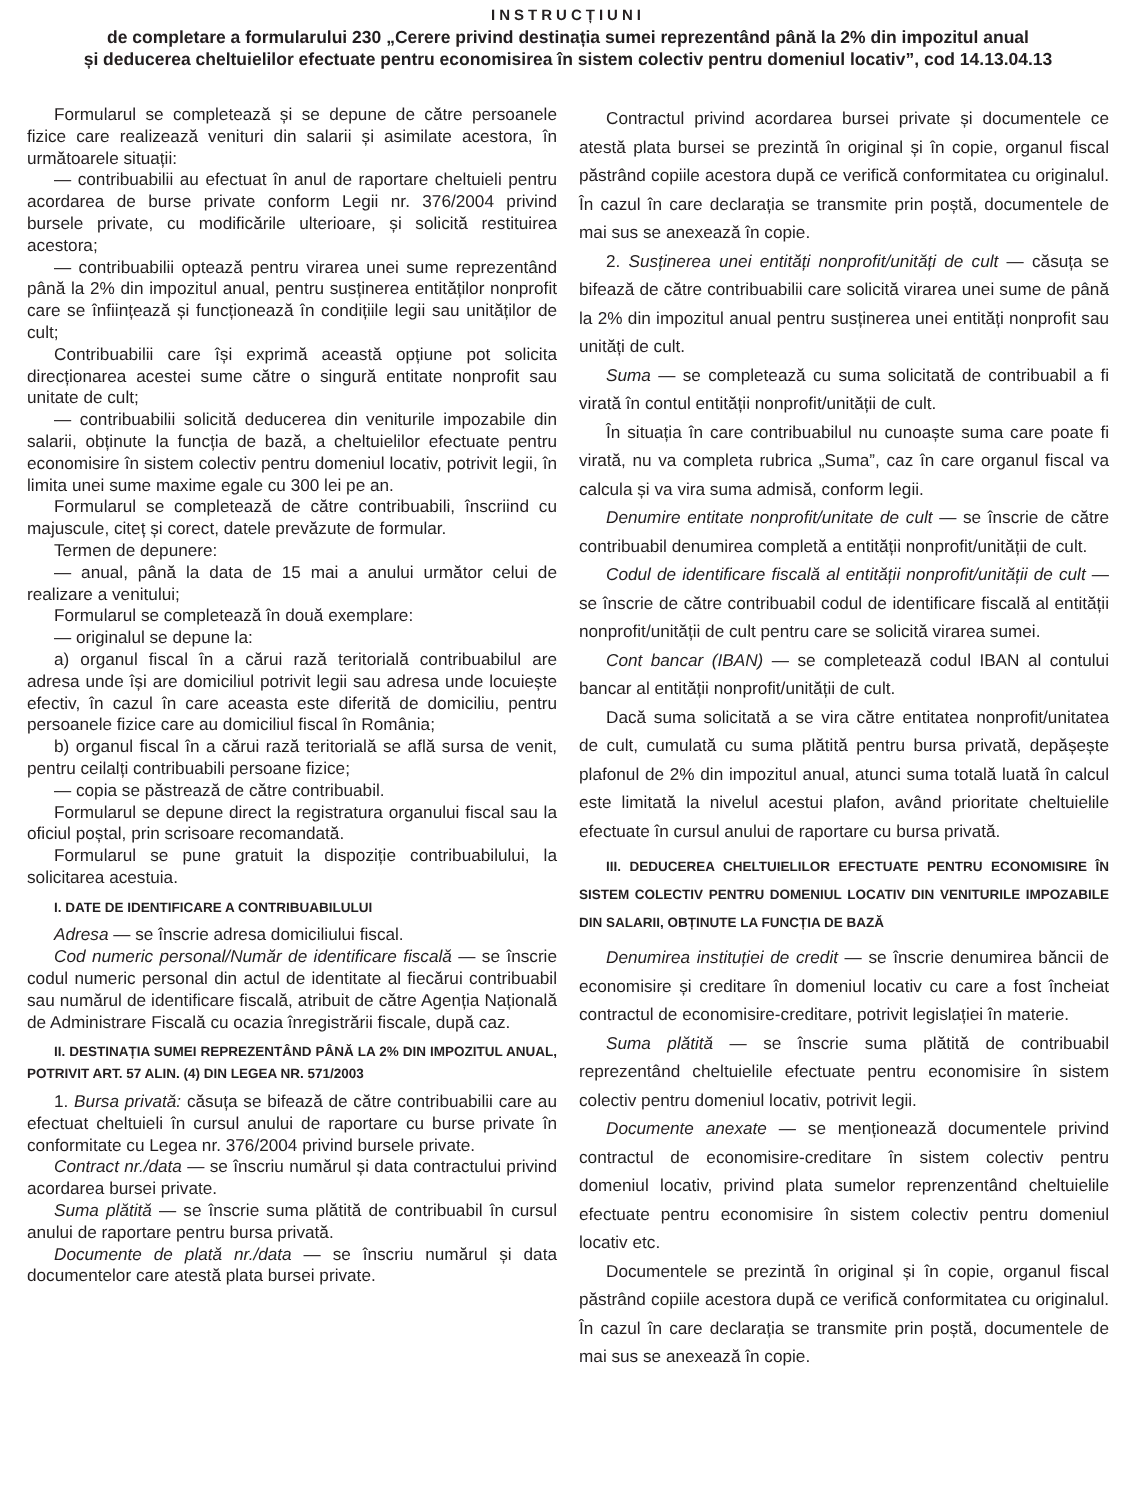INSTRUCȚIUNI
de completare a formularului 230 „Cerere privind destinația sumei reprezentând până la 2% din impozitul anual
și deducerea cheltuielilor efectuate pentru economisirea în sistem colectiv pentru domeniul locativ”, cod 14.13.04.13
Formularul se completează și se depune de către persoanele fizice care realizează venituri din salarii și asimilate acestora, în următoarele situații:
— contribuabilii au efectuat în anul de raportare cheltuieli pentru acordarea de burse private conform Legii nr. 376/2004 privind bursele private, cu modificările ulterioare, și solicită restituirea acestora;
— contribuabilii optează pentru virarea unei sume reprezentând până la 2% din impozitul anual, pentru susținerea entităților nonprofit care se înființează și funcționează în condițiile legii sau unităților de cult;
Contribuabilii care își exprimă această opțiune pot solicita direcționarea acestei sume către o singură entitate nonprofit sau unitate de cult;
— contribuabilii solicită deducerea din veniturile impozabile din salarii, obținute la funcția de bază, a cheltuielilor efectuate pentru economisire în sistem colectiv pentru domeniul locativ, potrivit legii, în limita unei sume maxime egale cu 300 lei pe an.
Formularul se completează de către contribuabili, înscriind cu majuscule, citeț și corect, datele prevăzute de formular.
Termen de depunere:
— anual, până la data de 15 mai a anului următor celui de realizare a venitului;
Formularul se completează în două exemplare:
— originalul se depune la:
a) organul fiscal în a cărui rază teritorială contribuabilul are adresa unde își are domiciliul potrivit legii sau adresa unde locuiește efectiv, în cazul în care aceasta este diferită de domiciliu, pentru persoanele fizice care au domiciliul fiscal în România;
b) organul fiscal în a cărui rază teritorială se află sursa de venit, pentru ceilalți contribuabili persoane fizice;
— copia se păstrează de către contribuabil.
Formularul se depune direct la registratura organului fiscal sau la oficiul poștal, prin scrisoare recomandată.
Formularul se pune gratuit la dispoziție contribuabilului, la solicitarea acestuia.
I. DATE DE IDENTIFICARE A CONTRIBUABILULUI
Adresa — se înscrie adresa domiciliului fiscal.
Cod numeric personal/Număr de identificare fiscală — se înscrie codul numeric personal din actul de identitate al fiecărui contribuabil sau numărul de identificare fiscală, atribuit de către Agenția Națională de Administrare Fiscală cu ocazia înregistrării fiscale, după caz.
II. DESTINAȚIA SUMEI REPREZENTÂND PÂNĂ LA 2% DIN IMPOZITUL ANUAL, POTRIVIT ART. 57 ALIN. (4) DIN LEGEA NR. 571/2003
1. Bursa privată: căsuța se bifează de către contribuabilii care au efectuat cheltuieli în cursul anului de raportare cu burse private în conformitate cu Legea nr. 376/2004 privind bursele private.
Contract nr./data — se înscriu numărul și data contractului privind acordarea bursei private.
Suma plătită — se înscrie suma plătită de contribuabil în cursul anului de raportare pentru bursa privată.
Documente de plată nr./data — se înscriu numărul și data documentelor care atestă plata bursei private.
Contractul privind acordarea bursei private și documentele ce atestă plata bursei se prezintă în original și în copie, organul fiscal păstrând copiile acestora după ce verifică conformitatea cu originalul. În cazul în care declarația se transmite prin poștă, documentele de mai sus se anexează în copie.
2. Susținerea unei entități nonprofit/unități de cult — căsuța se bifează de către contribuabilii care solicită virarea unei sume de până la 2% din impozitul anual pentru susținerea unei entități nonprofit sau unități de cult.
Suma — se completează cu suma solicitată de contribuabil a fi virată în contul entității nonprofit/unității de cult.
În situația în care contribuabilul nu cunoaște suma care poate fi virată, nu va completa rubrica „Suma”, caz în care organul fiscal va calcula și va vira suma admisă, conform legii.
Denumire entitate nonprofit/unitate de cult — se înscrie de către contribuabil denumirea completă a entității nonprofit/unității de cult.
Codul de identificare fiscală al entității nonprofit/unității de cult — se înscrie de către contribuabil codul de identificare fiscală al entității nonprofit/unității de cult pentru care se solicită virarea sumei.
Cont bancar (IBAN) — se completează codul IBAN al contului bancar al entității nonprofit/unității de cult.
Dacă suma solicitată a se vira către entitatea nonprofit/unitatea de cult, cumulată cu suma plătită pentru bursa privată, depășește plafonul de 2% din impozitul anual, atunci suma totală luată în calcul este limitată la nivelul acestui plafon, având prioritate cheltuielile efectuate în cursul anului de raportare cu bursa privată.
III. DEDUCEREA CHELTUIELILOR EFECTUATE PENTRU ECONOMISIRE ÎN SISTEM COLECTIV PENTRU DOMENIUL LOCATIV DIN VENITURILE IMPOZABILE DIN SALARII, OBȚINUTE LA FUNCȚIA DE BAZĂ
Denumirea instituției de credit — se înscrie denumirea băncii de economisire și creditare în domeniul locativ cu care a fost încheiat contractul de economisire-creditare, potrivit legislației în materie.
Suma plătită — se înscrie suma plătită de contribuabil reprezentând cheltuielile efectuate pentru economisire în sistem colectiv pentru domeniul locativ, potrivit legii.
Documente anexate — se menționează documentele privind contractul de economisire-creditare în sistem colectiv pentru domeniul locativ, privind plata sumelor reprenzentând cheltuielile efectuate pentru economisire în sistem colectiv pentru domeniul locativ etc.
Documentele se prezintă în original și în copie, organul fiscal păstrând copiile acestora după ce verifică conformitatea cu originalul. În cazul în care declarația se transmite prin poștă, documentele de mai sus se anexează în copie.